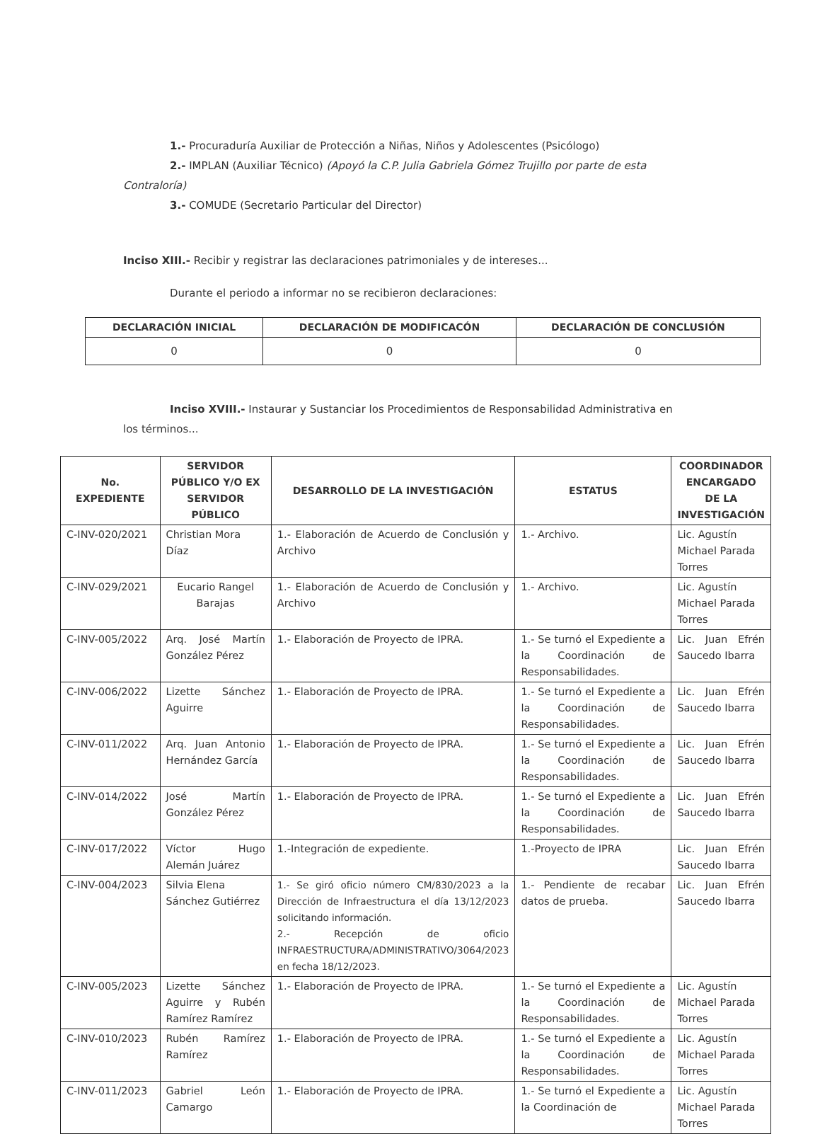1.- Procuraduría Auxiliar de Protección a Niñas, Niños y Adolescentes (Psicólogo)
2.- IMPLAN (Auxiliar Técnico) (Apoyó la C.P. Julia Gabriela Gómez Trujillo por parte de esta
Contraloría)
3.- COMUDE (Secretario Particular del Director)
Inciso XIII.- Recibir y registrar las declaraciones patrimoniales y de intereses...
Durante el periodo a informar no se recibieron declaraciones:
| DECLARACIÓN INICIAL | DECLARACIÓN DE MODIFICACÓN | DECLARACIÓN DE CONCLUSIÓN |
| --- | --- | --- |
| 0 | 0 | 0 |
Inciso XVIII.- Instaurar y Sustanciar los Procedimientos de Responsabilidad Administrativa en
los términos...
| No. EXPEDIENTE | SERVIDOR PÚBLICO Y/O EX SERVIDOR PÚBLICO | DESARROLLO DE LA INVESTIGACIÓN | ESTATUS | COORDINADOR ENCARGADO DE LA INVESTIGACIÓN |
| --- | --- | --- | --- | --- |
| C-INV-020/2021 | Christian Mora Díaz | 1.- Elaboración de Acuerdo de Conclusión y Archivo | 1.- Archivo. | Lic. Agustín Michael Parada Torres |
| C-INV-029/2021 | Eucario Rangel Barajas | 1.- Elaboración de Acuerdo de Conclusión y Archivo | 1.- Archivo. | Lic. Agustín Michael Parada Torres |
| C-INV-005/2022 | Arq. José Martín González Pérez | 1.- Elaboración de Proyecto de IPRA. | 1.- Se turnó el Expediente a la Coordinación de Responsabilidades. | Lic. Juan Efrén Saucedo Ibarra |
| C-INV-006/2022 | Lizette Sánchez Aguirre | 1.- Elaboración de Proyecto de IPRA. | 1.- Se turnó el Expediente a la Coordinación de Responsabilidades. | Lic. Juan Efrén Saucedo Ibarra |
| C-INV-011/2022 | Arq. Juan Antonio Hernández García | 1.- Elaboración de Proyecto de IPRA. | 1.- Se turnó el Expediente a la Coordinación de Responsabilidades. | Lic. Juan Efrén Saucedo Ibarra |
| C-INV-014/2022 | José Martín González Pérez | 1.- Elaboración de Proyecto de IPRA. | 1.- Se turnó el Expediente a la Coordinación de Responsabilidades. | Lic. Juan Efrén Saucedo Ibarra |
| C-INV-017/2022 | Víctor Hugo Alemán Juárez | 1.-Integración de expediente. | 1.-Proyecto de IPRA | Lic. Juan Efrén Saucedo Ibarra |
| C-INV-004/2023 | Silvia Elena Sánchez Gutiérrez | 1.- Se giró oficio número CM/830/2023 a la Dirección de Infraestructura el día 13/12/2023 solicitando información. 2.- Recepción de oficio INFRAESTRUCTURA/ADMINISTRATIVO/3064/2023 en fecha 18/12/2023. | 1.- Pendiente de recabar datos de prueba. | Lic. Juan Efrén Saucedo Ibarra |
| C-INV-005/2023 | Lizette Sánchez Aguirre y Rubén Ramírez Ramírez | 1.- Elaboración de Proyecto de IPRA. | 1.- Se turnó el Expediente a la Coordinación de Responsabilidades. | Lic. Agustín Michael Parada Torres |
| C-INV-010/2023 | Rubén Ramírez Ramírez | 1.- Elaboración de Proyecto de IPRA. | 1.- Se turnó el Expediente a la Coordinación de Responsabilidades. | Lic. Agustín Michael Parada Torres |
| C-INV-011/2023 | Gabriel León Camargo | 1.- Elaboración de Proyecto de IPRA. | 1.- Se turnó el Expediente a la Coordinación de | Lic. Agustín Michael Parada Torres |